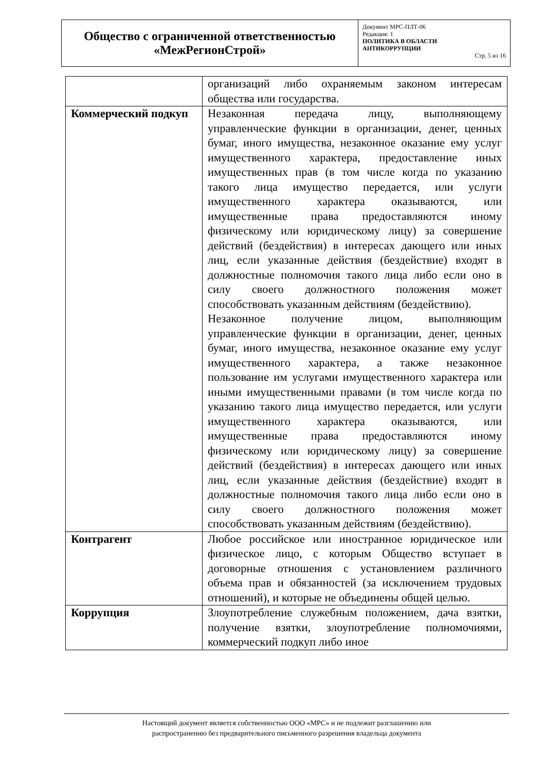| Общество с ограниченной ответственностью «МежРегионСтрой» | Документ МРС-ПЛТ-06 Редакция: 1 ПОЛИТИКА В ОБЛАСТИ АНТИКОРРУПЦИИ Стр. 5 из 16 |
| | организаций либо охраняемым законом интересам общества или государства. |
| Коммерческий подкуп | Незаконная передача лицу, выполняющему управленческие функции в организации, денег, ценных бумаг, иного имущества, незаконное оказание ему услуг имущественного характера, предоставление иных имущественных прав (в том числе когда по указанию такого лица имущество передается, или услуги имущественного характера оказываются, или имущественные права предоставляются иному физическому или юридическому лицу) за совершение действий (бездействия) в интересах дающего или иных лиц, если указанные действия (бездействие) входят в должностные полномочия такого лица либо если оно в силу своего должностного положения может способствовать указанным действиям (бездействию). Незаконное получение лицом, выполняющим управленческие функции в организации, денег, ценных бумаг, иного имущества, незаконное оказание ему услуг имущественного характера, а также незаконное пользование им услугами имущественного характера или иными имущественными правами (в том числе когда по указанию такого лица имущество передается, или услуги имущественного характера оказываются, или имущественные права предоставляются иному физическому или юридическому лицу) за совершение действий (бездействия) в интересах дающего или иных лиц, если указанные действия (бездействие) входят в должностные полномочия такого лица либо если оно в силу своего должностного положения может способствовать указанным действиям (бездействию). |
| Контрагент | Любое российское или иностранное юридическое или физическое лицо, с которым Общество вступает в договорные отношения с установлением различного объема прав и обязанностей (за исключением трудовых отношений), и которые не объединены общей целью. |
| Коррупция | Злоупотребление служебным положением, дача взятки, получение взятки, злоупотребление полномочиями, коммерческий подкуп либо иное |
Настоящий документ является собственностью ООО «МРС» и не подлежит разглашению или
распространению без предварительного письменного разрешения владельца документа